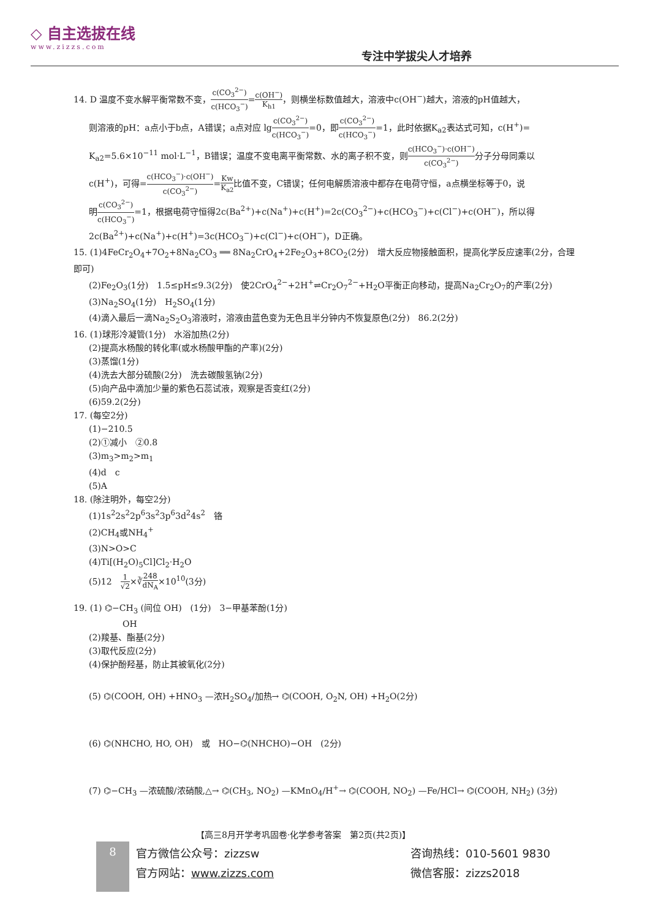◇ 自主选拔在线
www.zizzs.com
专注中学拔尖人才培养
14. D 温度不变水解平衡常数不变，c(CO<sub>3</sub><sup>2−</sup>) c(HCO<sub>3</sub><sup>−</sup>)=c(OH<sup>−</sup>) K<sub>h1</sub>，则横坐标数值越大，溶液中c(OH<sup>−</sup>)越大，溶液的pH值越大，
则溶液的pH：a点小于b点，A错误；a点对应 lgc(CO<sub>3</sub><sup>2−</sup>) c(HCO<sub>3</sub><sup>−</sup>)=0，即c(CO<sub>3</sub><sup>2−</sup>) c(HCO<sub>3</sub><sup>−</sup>)=1，此时依据K<sub>a2</sub>表达式可知，c(H<sup>+</sup>)=
K<sub>a2</sub>=5.6×10<sup>−11</sup> mol·L<sup>−1</sup>，B错误；温度不变电离平衡常数、水的离子积不变，则c(HCO<sub>3</sub><sup>−</sup>)·c(OH<sup>−</sup>) c(CO<sub>3</sub><sup>2−</sup>) 分子分母同乘以
c(H<sup>+</sup>)，可得=c(HCO<sub>3</sub><sup>−</sup>)·c(OH<sup>−</sup>) c(CO<sub>3</sub><sup>2−</sup>)=Kw K<sub>a2</sub>比值不变，C错误；任何电解质溶液中都存在电荷守恒，a点横坐标等于0，说
明c(CO<sub>3</sub><sup>2−</sup>) c(HCO<sub>3</sub><sup>−</sup>)=1，根据电荷守恒得2c(Ba<sup>2+</sup>)+c(Na<sup>+</sup>)+c(H<sup>+</sup>)=2c(CO<sub>3</sub><sup>2−</sup>)+c(HCO<sub>3</sub><sup>−</sup>)+c(Cl<sup>−</sup>)+c(OH<sup>−</sup>)，所以得
2c(Ba<sup>2+</sup>)+c(Na<sup>+</sup>)+c(H<sup>+</sup>)=3c(HCO<sub>3</sub><sup>−</sup>)+c(Cl<sup>−</sup>)+c(OH<sup>−</sup>)，D正确。
15. (1)4FeCr<sub>2</sub>O<sub>4</sub>+7O<sub>2</sub>+8Na<sub>2</sub>CO<sub>3</sub> ══ 8Na<sub>2</sub>CrO<sub>4</sub>+2Fe<sub>2</sub>O<sub>3</sub>+8CO<sub>2</sub>(2分)　增大反应物接触面积，提高化学反应速率(2分，合理即可)
(2)Fe<sub>2</sub>O<sub>3</sub>(1分)　1.5≤pH≤9.3(2分)　使2CrO<sub>4</sub><sup>2−</sup>+2H<sup>+</sup>⇌Cr<sub>2</sub>O<sub>7</sub><sup>2−</sup>+H<sub>2</sub>O平衡正向移动，提高Na<sub>2</sub>Cr<sub>2</sub>O<sub>7</sub>的产率(2分)
(3)Na<sub>2</sub>SO<sub>4</sub>(1分)　H<sub>2</sub>SO<sub>4</sub>(1分)
(4)滴入最后一滴Na<sub>2</sub>S<sub>2</sub>O<sub>3</sub>溶液时，溶液由蓝色变为无色且半分钟内不恢复原色(2分)　86.2(2分)
16. (1)球形冷凝管(1分)　水浴加热(2分)
(2)提高水杨酸的转化率(或水杨酸甲酯的产率)(2分)
(3)蒸馏(1分)
(4)洗去大部分硫酸(2分)　洗去碳酸氢钠(2分)
(5)向产品中滴加少量的紫色石蕊试液，观察是否变红(2分)
(6)59.2(2分)
17. (每空2分)
(1)−210.5
(2)①减小　②0.8
(3)m<sub>3</sub>>m<sub>2</sub>>m<sub>1</sub>
(4)d　c
(5)A
18. (除注明外，每空2分)
(1)1s<sup>2</sup>2s<sup>2</sup>2p<sup>6</sup>3s<sup>2</sup>3p<sup>6</sup>3d<sup>2</sup>4s<sup>2</sup>　铬
(2)CH<sub>4</sub>或NH<sub>4</sub><sup>+</sup>
(3)N>O>C
(4)Ti[(H<sub>2</sub>O)<sub>5</sub>Cl]Cl<sub>2</sub>·H<sub>2</sub>O
(5)12　1 √2×∛248 dN<sub>A</sub>×10<sup>10</sup>(3分)
19. (1) ⌬−CH<sub>3</sub> (间位 OH)　(1分)　3−甲基苯酚(1分)
OH
(2)羧基、酯基(2分)
(3)取代反应(2分)
(4)保护酚羟基，防止其被氧化(2分)
(5) ⌬(COOH, OH) +HNO<sub>3</sub> —浓H<sub>2</sub>SO<sub>4</sub>/加热→ ⌬(COOH, O<sub>2</sub>N, OH) +H<sub>2</sub>O(2分)
(6) ⌬(NHCHO, HO, OH)　或　HO−⌬(NHCHO)−OH　(2分)
(7) ⌬−CH<sub>3</sub> —浓硫酸/浓硝酸,△→ ⌬(CH<sub>3</sub>, NO<sub>2</sub>) —KMnO<sub>4</sub>/H<sup>+</sup>→ ⌬(COOH, NO<sub>2</sub>) —Fe/HCl→ ⌬(COOH, NH<sub>2</sub>) (3分)
【高三8月开学考巩固卷·化学参考答案　第2页(共2页)】
8
官方微信公众号：zizzsw
官方网站：www.zizzs.com
咨询热线：010-5601 9830
微信客服：zizzs2018